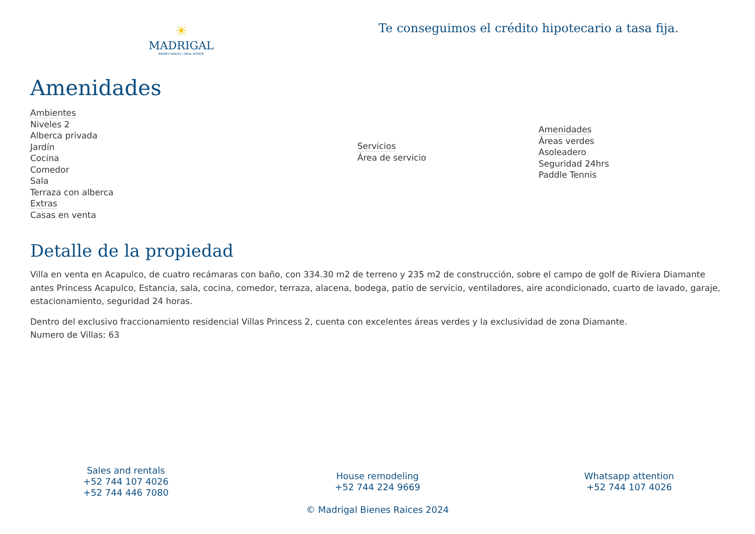☀
MADRIGAL
BIENES RAÍCES | REAL ESTATE
Te conseguimos el crédito hipotecario a tasa fija.
Amenidades
Ambientes
Niveles 2
Alberca privada
Jardín
Cocina
Comedor
Sala
Terraza con alberca
Extras
Casas en venta
Servicios
Área de servicio
Amenidades
Áreas verdes
Asoleadero
Seguridad 24hrs
Paddle Tennis
Detalle de la propiedad
Villa en venta en Acapulco, de cuatro recámaras con baño, con 334.30 m2 de terreno y 235 m2 de construcción, sobre el campo de golf de Riviera Diamante antes Princess Acapulco, Estancia, sala, cocina, comedor, terraza, alacena, bodega, patio de servicio, ventiladores, aire acondicionado, cuarto de lavado, garaje, estacionamiento, seguridad 24 horas.
Dentro del exclusivo fraccionamiento residencial Villas Princess 2, cuenta con excelentes áreas verdes y la exclusividad de zona Diamante.
Numero de Villas: 63
Sales and rentals
+52 744 107 4026
+52 744 446 7080
House remodeling
+52 744 224 9669
Whatsapp attention
+52 744 107 4026
© Madrigal Bienes Raices 2024